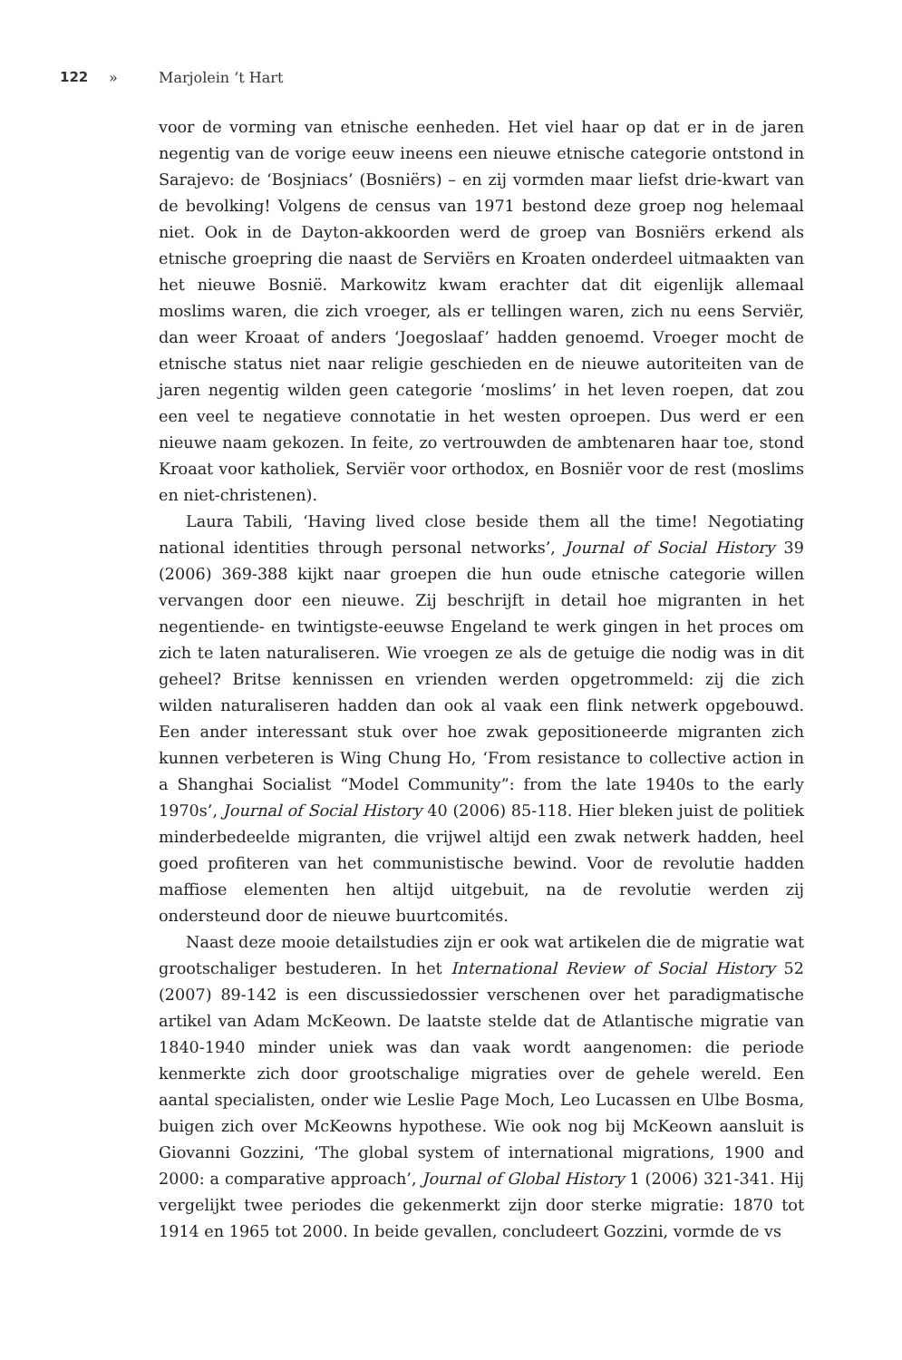122 » Marjolein ’t Hart
voor de vorming van etnische eenheden. Het viel haar op dat er in de jaren negentig van de vorige eeuw ineens een nieuwe etnische categorie ontstond in Sarajevo: de ‘Bosjniacs’ (Bosniërs) – en zij vormden maar liefst drie-kwart van de bevolking! Volgens de census van 1971 bestond deze groep nog helemaal niet. Ook in de Dayton-akkoorden werd de groep van Bosniërs erkend als etnische groepring die naast de Serviërs en Kroaten onderdeel uitmaakten van het nieuwe Bosnië. Markowitz kwam erachter dat dit eigenlijk allemaal moslims waren, die zich vroeger, als er tellingen waren, zich nu eens Serviër, dan weer Kroaat of anders ‘Joegoslaaf’ hadden genoemd. Vroeger mocht de etnische status niet naar religie geschieden en de nieuwe autoriteiten van de jaren negentig wilden geen categorie ‘moslims’ in het leven roepen, dat zou een veel te negatieve connotatie in het westen oproepen. Dus werd er een nieuwe naam gekozen. In feite, zo vertrouwden de ambtenaren haar toe, stond Kroaat voor katholiek, Serviër voor orthodox, en Bosniër voor de rest (moslims en niet-christenen).
Laura Tabili, ‘Having lived close beside them all the time! Negotiating national identities through personal networks’, Journal of Social History 39 (2006) 369-388 kijkt naar groepen die hun oude etnische categorie willen vervangen door een nieuwe. Zij beschrijft in detail hoe migranten in het negentiende- en twintigste-eeuwse Engeland te werk gingen in het proces om zich te laten naturaliseren. Wie vroegen ze als de getuige die nodig was in dit geheel? Britse kennissen en vrienden werden opgetrommeld: zij die zich wilden naturaliseren hadden dan ook al vaak een flink netwerk opgebouwd. Een ander interessant stuk over hoe zwak gepositioneerde migranten zich kunnen verbeteren is Wing Chung Ho, ‘From resistance to collective action in a Shanghai Socialist “Model Community”: from the late 1940s to the early 1970s’, Journal of Social History 40 (2006) 85-118. Hier bleken juist de politiek minderbedeelde migranten, die vrijwel altijd een zwak netwerk hadden, heel goed profiteren van het communistische bewind. Voor de revolutie hadden maffiose elementen hen altijd uitgebuit, na de revolutie werden zij ondersteund door de nieuwe buurtcomités.
Naast deze mooie detailstudies zijn er ook wat artikelen die de migratie wat grootschaliger bestuderen. In het International Review of Social History 52 (2007) 89-142 is een discussiedossier verschenen over het paradigmatische artikel van Adam McKeown. De laatste stelde dat de Atlantische migratie van 1840-1940 minder uniek was dan vaak wordt aangenomen: die periode kenmerkte zich door grootschalige migraties over de gehele wereld. Een aantal specialisten, onder wie Leslie Page Moch, Leo Lucassen en Ulbe Bosma, buigen zich over McKeowns hypothese. Wie ook nog bij McKeown aansluit is Giovanni Gozzini, ‘The global system of international migrations, 1900 and 2000: a comparative approach’, Journal of Global History 1 (2006) 321-341. Hij vergelijkt twee periodes die gekenmerkt zijn door sterke migratie: 1870 tot 1914 en 1965 tot 2000. In beide gevallen, concludeert Gozzini, vormde de vs